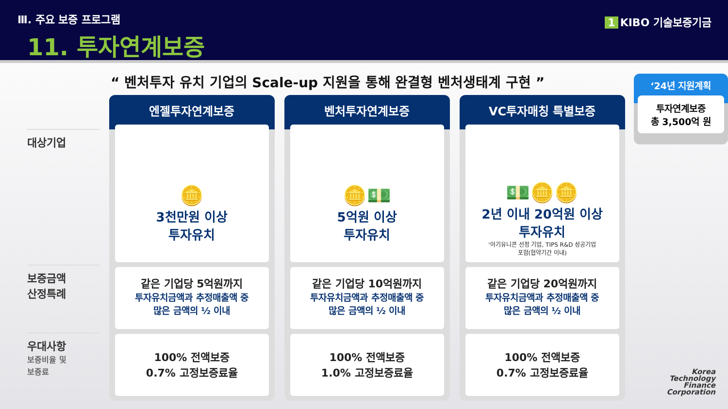Ⅲ. 주요 보증 프로그램
11. 투자연계보증
1 KIBO 기술보증기금
“ 벤처투자 유치 기업의 Scale-up 지원을 통해 완결형 벤처생태계 구현 ”
대상기업
보증금액
산정특례
우대사항
보증비율 및
보증료
엔젤투자연계보증
🪙
3천만원 이상
투자유치
같은 기업당 5억원까지
투자유치금액과 추정매출액 중
많은 금액의 ½ 이내
100% 전액보증
0.7% 고정보증료율
벤처투자연계보증
🪙💵
5억원 이상
투자유치
같은 기업당 10억원까지
투자유치금액과 추정매출액 중
많은 금액의 ½ 이내
100% 전액보증
1.0% 고정보증료율
VC투자매칭 특별보증
💵🪙🪙
2년 이내 20억원 이상
투자유치
‘아기유니콘 선정 기업, TIPS R&D 성공기업
포함(협약기간 이내)
같은 기업당 20억원까지
투자유치금액과 추정매출액 중
많은 금액의 ½ 이내
100% 전액보증
0.7% 고정보증료율
‘24년 지원계획
투자연계보증
총 3,500억 원
Korea
Technology
Finance
Corporation